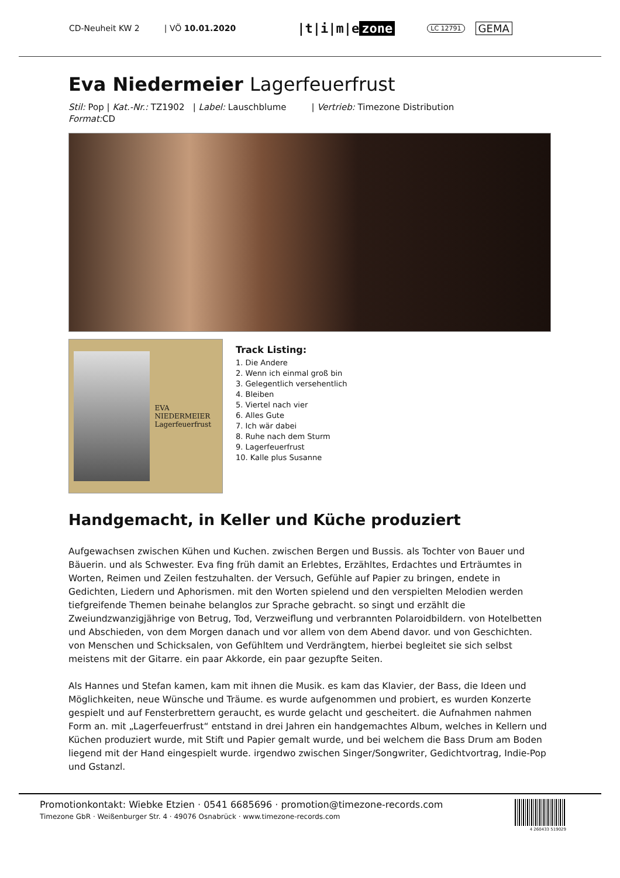CD-Neuheit KW 2 | VÖ 10.01.2020 |t|i|m|e zone LC 12791 GEMA
Eva Niedermeier Lagerfeuerfrust
Stil: Pop | Kat.-Nr.: TZ1902 | Label: Lauschblume | Vertrieb: Timezone Distribution
Format: CD
EVA NIEDERMEIER
Lagerfeuerfrust
Track Listing:
1. Die Andere
2. Wenn ich einmal groß bin
3. Gelegentlich versehentlich
4. Bleiben
5. Viertel nach vier
6. Alles Gute
7. Ich wär dabei
8. Ruhe nach dem Sturm
9. Lagerfeuerfrust
10. Kalle plus Susanne
Handgemacht, in Keller und Küche produziert
Aufgewachsen zwischen Kühen und Kuchen. zwischen Bergen und Bussis. als Tochter von Bauer und Bäuerin. und als Schwester. Eva fing früh damit an Erlebtes, Erzähltes, Erdachtes und Erträumtes in Worten, Reimen und Zeilen festzuhalten. der Versuch, Gefühle auf Papier zu bringen, endete in Gedichten, Liedern und Aphorismen. mit den Worten spielend und den verspielten Melodien werden tiefgreifende Themen beinahe belanglos zur Sprache gebracht. so singt und erzählt die Zweiundzwanzigjährige von Betrug, Tod, Verzweiflung und verbrannten Polaroidbildern. von Hotelbetten und Abschieden, von dem Morgen danach und vor allem von dem Abend davor. und von Geschichten. von Menschen und Schicksalen, von Gefühltem und Verdrängtem, hierbei begleitet sie sich selbst meistens mit der Gitarre. ein paar Akkorde, ein paar gezupfte Seiten.
Als Hannes und Stefan kamen, kam mit ihnen die Musik. es kam das Klavier, der Bass, die Ideen und Möglichkeiten, neue Wünsche und Träume. es wurde aufgenommen und probiert, es wurden Konzerte gespielt und auf Fensterbrettern geraucht, es wurde gelacht und gescheitert. die Aufnahmen nahmen Form an. mit „Lagerfeuerfrust“ entstand in drei Jahren ein handgemachtes Album, welches in Kellern und Küchen produziert wurde, mit Stift und Papier gemalt wurde, und bei welchem die Bass Drum am Boden liegend mit der Hand eingespielt wurde. irgendwo zwischen Singer/Songwriter, Gedichtvortrag, Indie-Pop und Gstanzl.
Promotionkontakt: Wiebke Etzien · 0541 6685696 · promotion@timezone-records.com
Timezone GbR · Weißenburger Str. 4 · 49076 Osnabrück · www.timezone-records.com
4 260433 519029